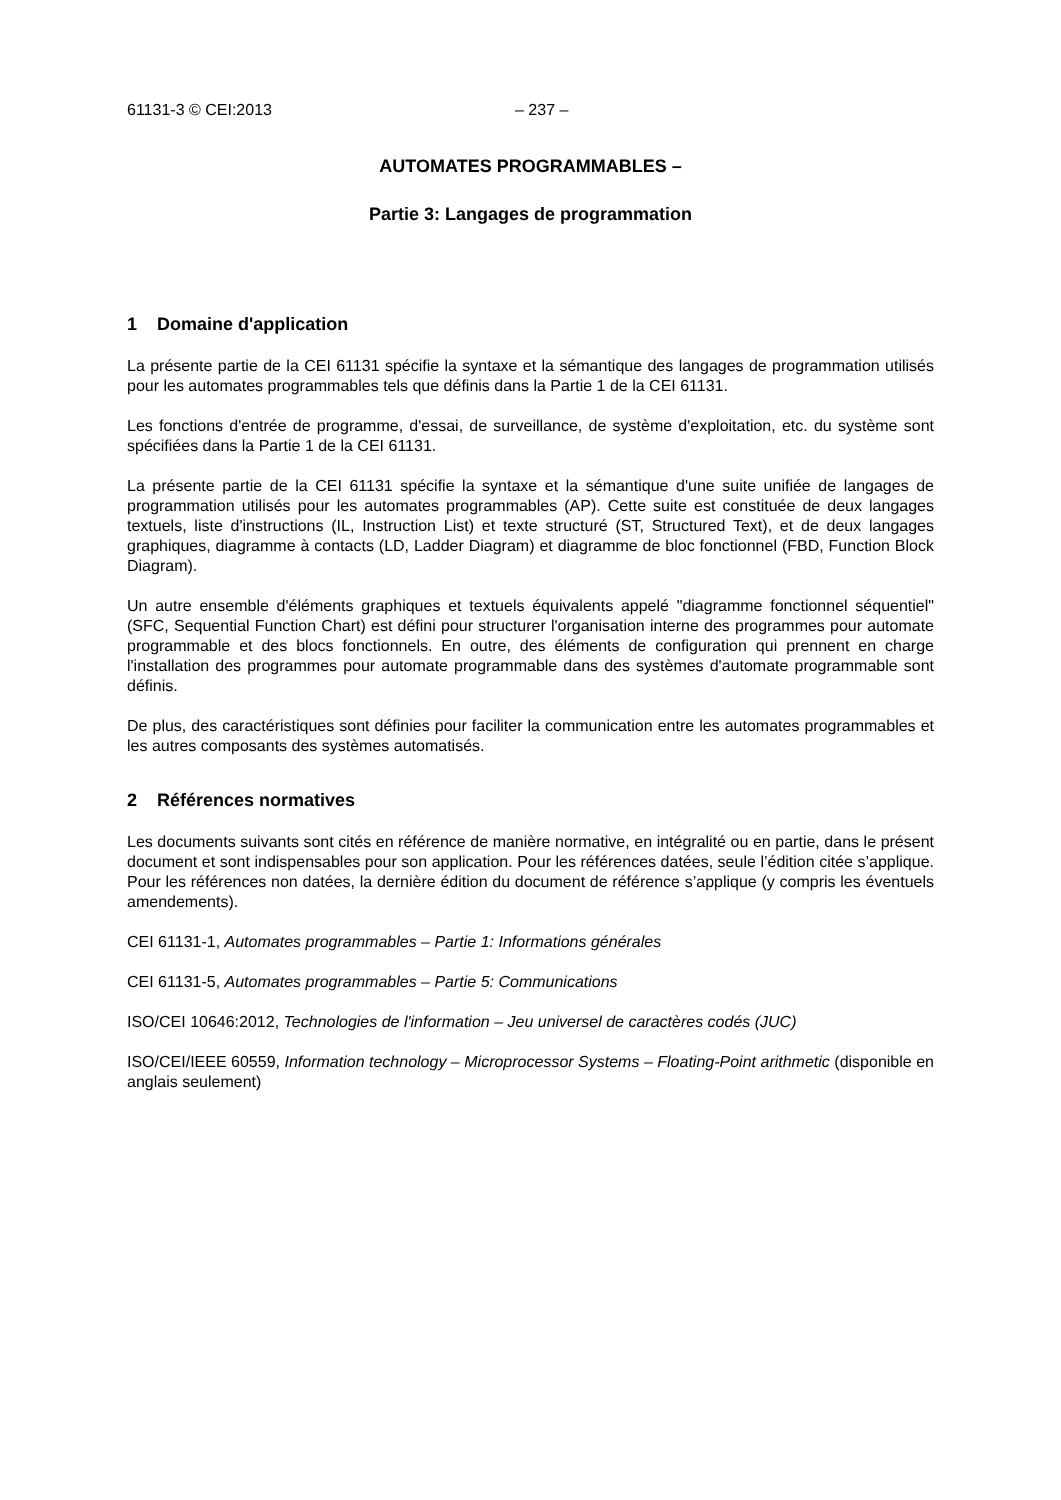61131-3 © CEI:2013 – 237 –
AUTOMATES PROGRAMMABLES –
Partie 3: Langages de programmation
1 Domaine d'application
La présente partie de la CEI 61131 spécifie la syntaxe et la sémantique des langages de programmation utilisés pour les automates programmables tels que définis dans la Partie 1 de la CEI 61131.
Les fonctions d'entrée de programme, d'essai, de surveillance, de système d'exploitation, etc. du système sont spécifiées dans la Partie 1 de la CEI 61131.
La présente partie de la CEI 61131 spécifie la syntaxe et la sémantique d'une suite unifiée de langages de programmation utilisés pour les automates programmables (AP). Cette suite est constituée de deux langages textuels, liste d'instructions (IL, Instruction List) et texte structuré (ST, Structured Text), et de deux langages graphiques, diagramme à contacts (LD, Ladder Diagram) et diagramme de bloc fonctionnel (FBD, Function Block Diagram).
Un autre ensemble d'éléments graphiques et textuels équivalents appelé "diagramme fonctionnel séquentiel" (SFC, Sequential Function Chart) est défini pour structurer l'organisation interne des programmes pour automate programmable et des blocs fonctionnels. En outre, des éléments de configuration qui prennent en charge l'installation des programmes pour automate programmable dans des systèmes d'automate programmable sont définis.
De plus, des caractéristiques sont définies pour faciliter la communication entre les automates programmables et les autres composants des systèmes automatisés.
2 Références normatives
Les documents suivants sont cités en référence de manière normative, en intégralité ou en partie, dans le présent document et sont indispensables pour son application. Pour les références datées, seule l’édition citée s’applique. Pour les références non datées, la dernière édition du document de référence s’applique (y compris les éventuels amendements).
CEI 61131-1, Automates programmables – Partie 1: Informations générales
CEI 61131-5, Automates programmables – Partie 5: Communications
ISO/CEI 10646:2012, Technologies de l'information – Jeu universel de caractères codés (JUC)
ISO/CEI/IEEE 60559, Information technology – Microprocessor Systems – Floating-Point arithmetic (disponible en anglais seulement)